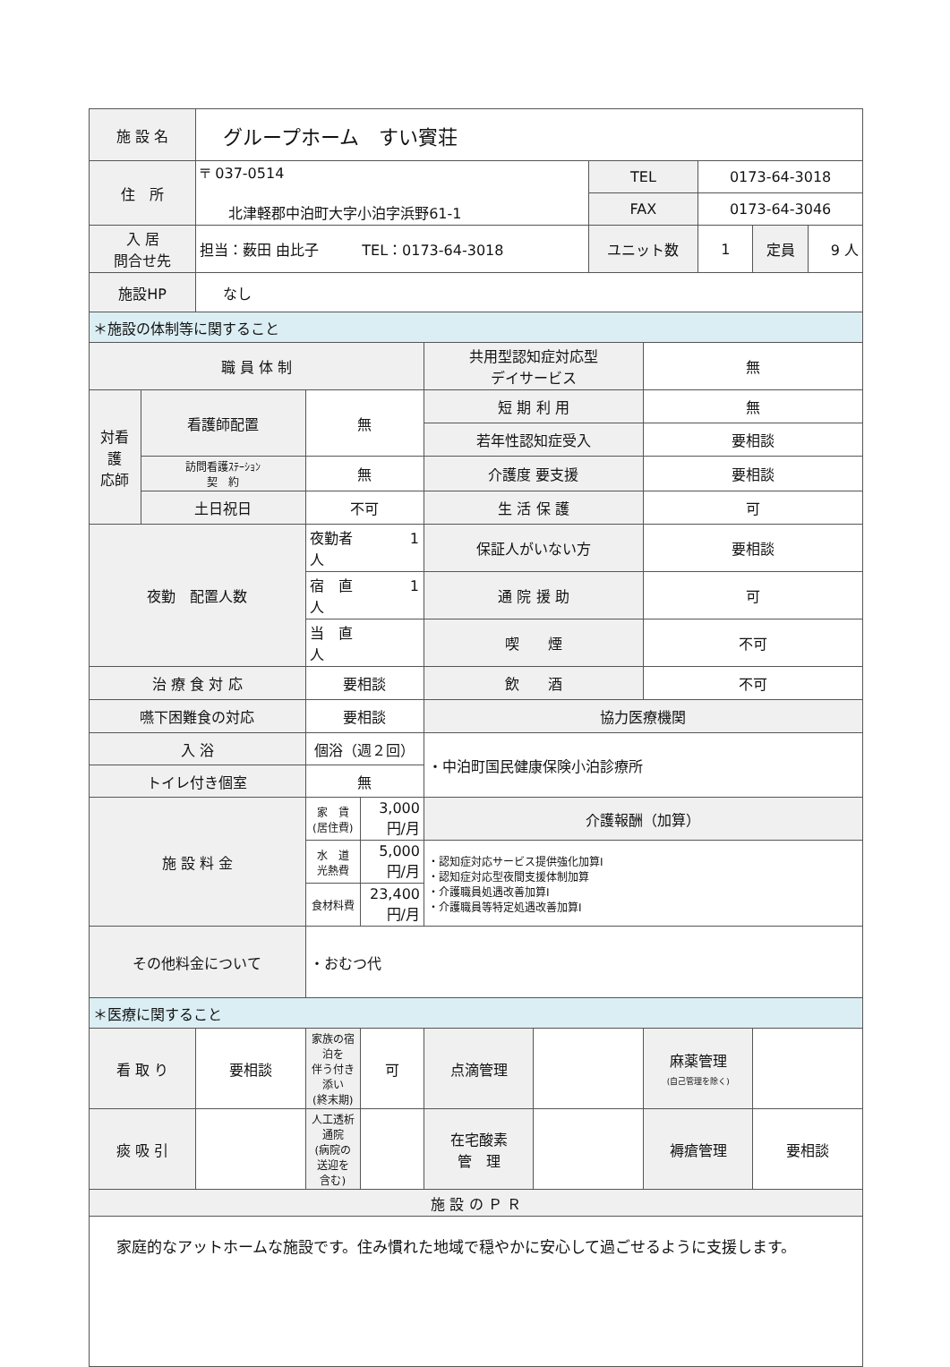| 施 設 名 | | グループホーム すい賓荘 | | | | | | | | | |
| 住 所 | | 〒 037-0514 北津軽郡中泊町大字小泊字浜野61-1 | | | | | TEL | | 0173-64-3018 | | |
| | | | | | | | FAX | | 0173-64-3046 | | |
| 入 居 問合せ先 | | 担当：薮田 由比子 TEL：0173-64-3018 | | | | | ユニット数 | | 1 | 定員 | 9 人 |
| 施設HP | | なし | | | | | | | | | |
| ＊施設の体制等に関すること | | | | | | | | | | | |
| 職 員 体 制 | | | | | 共用型認知症対応型 デイサービス | | | 無 | | | |
| 対看 護 応師 | 看護師配置 | | 無 | | 短 期 利 用 | | | 無 | | | |
| | | | | | 若年性認知症受入 | | | 要相談 | | | |
| | 訪問看護ｽﾃｰｼｮﾝ 契 約 | | 無 | | 介護度 要支援 | | | 要相談 | | | |
| | 土日祝日 | | 不可 | | 生 活 保 護 | | | 可 | | | |
| 夜勤 配置人数 | | | 夜勤者 1 人 | | 保証人がいない方 | | | 要相談 | | | |
| | | | 宿 直 1 人 | | 通 院 援 助 | | | 可 | | | |
| | | | 当 直 人 | | 喫 煙 | | | 不可 | | | |
| 治 療 食 対 応 | | | 要相談 | | 飲 酒 | | | 不可 | | | |
| 嚥下困難食の対応 | | | 要相談 | | 協力医療機関 | | | | | | |
| 入 浴 | | | 個浴（週２回） | | ・中泊町国民健康保険小泊診療所 | | | | | | |
| トイレ付き個室 | | | 無 | | | | | | | | |
| 施 設 料 金 | | | 家 賃 (居住費) | 3,000 円/月 | 介護報酬（加算） | | | | | | |
| | | | 水 道 光熱費 | 5,000 円/月 | ・認知症対応サービス提供強化加算Ⅰ ・認知症対応型夜間支援体制加算 ・介護職員処遇改善加算Ⅰ ・介護職員等特定処遇改善加算Ⅰ | | | | | | |
| | | | 食材料費 | 23,400 円/月 | | | | | | | |
| その他料金について | | | ・おむつ代 | | | | | | | | |
| ＊医療に関すること | | | | | | | | | | | |
| 看 取 り | | 要相談 | 家族の宿泊を 伴う付き添い (終末期) | 可 | 点滴管理 | | | 麻薬管理 (自己管理を除く) | | | |
| 痰 吸 引 | | | 人工透析通院 (病院の送迎を 含む) | | 在宅酸素 管 理 | | | 褥瘡管理 | | 要相談 | |
| 施 設 の Ｐ Ｒ | | | | | | | | | | | |
| 家庭的なアットホームな施設です。住み慣れた地域で穏やかに安心して過ごせるように支援します。 | | | | | | | | | | | |